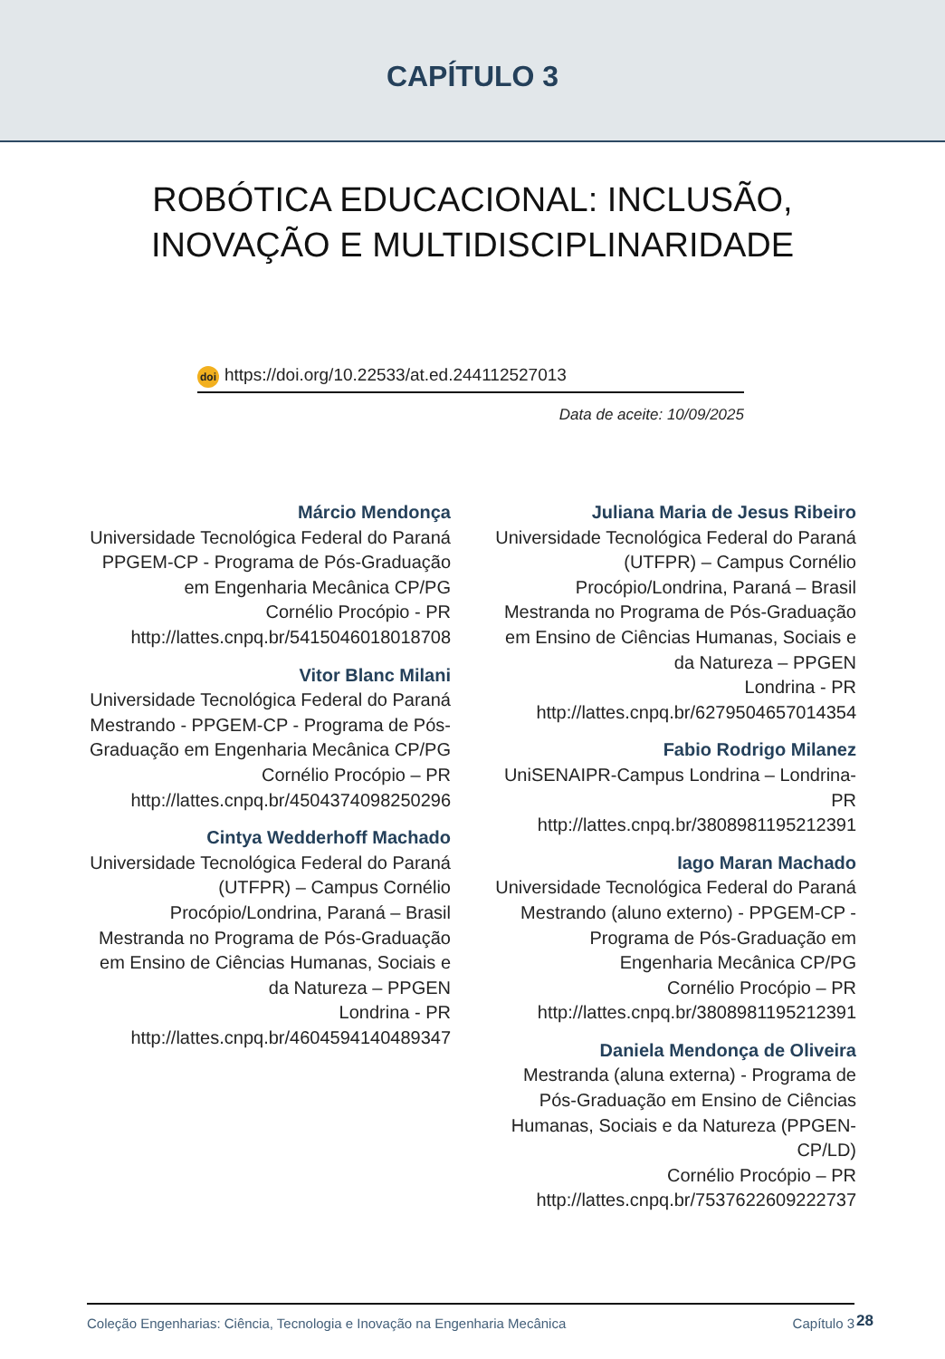CAPÍTULO 3
ROBÓTICA EDUCACIONAL: INCLUSÃO,
INOVAÇÃO E MULTIDISCIPLINARIDADE
doi https://doi.org/10.22533/at.ed.244112527013
Data de aceite: 10/09/2025
Márcio Mendonça
Universidade Tecnológica Federal do Paraná
PPGEM-CP - Programa de Pós-Graduação em Engenharia Mecânica CP/PG
Cornélio Procópio - PR
http://lattes.cnpq.br/5415046018018708
Vitor Blanc Milani
Universidade Tecnológica Federal do Paraná
Mestrando - PPGEM-CP - Programa de Pós-Graduação em Engenharia Mecânica CP/PG
Cornélio Procópio – PR
http://lattes.cnpq.br/4504374098250296
Cintya Wedderhoff Machado
Universidade Tecnológica Federal do Paraná (UTFPR) – Campus Cornélio Procópio/Londrina, Paraná – Brasil
Mestranda no Programa de Pós-Graduação em Ensino de Ciências Humanas, Sociais e da Natureza – PPGEN
Londrina - PR
http://lattes.cnpq.br/4604594140489347
Juliana Maria de Jesus Ribeiro
Universidade Tecnológica Federal do Paraná (UTFPR) – Campus Cornélio Procópio/Londrina, Paraná – Brasil
Mestranda no Programa de Pós-Graduação em Ensino de Ciências Humanas, Sociais e da Natureza – PPGEN
Londrina - PR
http://lattes.cnpq.br/6279504657014354
Fabio Rodrigo Milanez
UniSENAIPR-Campus Londrina – Londrina-PR
http://lattes.cnpq.br/3808981195212391
Iago Maran Machado
Universidade Tecnológica Federal do Paraná
Mestrando (aluno externo) - PPGEM-CP - Programa de Pós-Graduação em Engenharia Mecânica CP/PG
Cornélio Procópio – PR
http://lattes.cnpq.br/3808981195212391
Daniela Mendonça de Oliveira
Mestranda (aluna externa) - Programa de Pós-Graduação em Ensino de Ciências Humanas, Sociais e da Natureza (PPGEN-CP/LD)
Cornélio Procópio – PR
http://lattes.cnpq.br/7537622609222737
Coleção Engenharias: Ciência, Tecnologia e Inovação na Engenharia Mecânica Capítulo 3
28